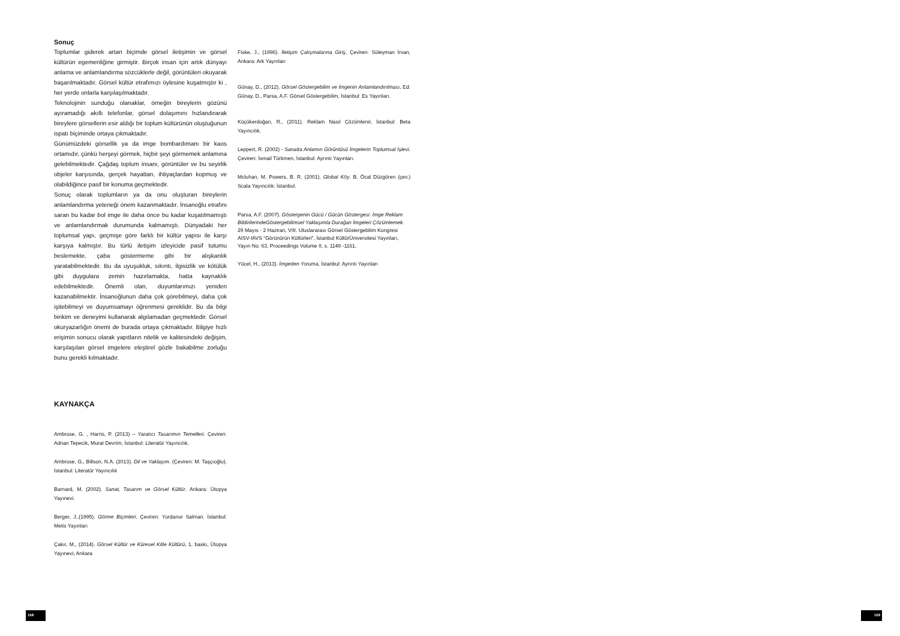Sonuç
Toplumlar giderek artan biçimde görsel iletişimin ve görsel kültürün egemenliğine girmiştir. Birçok insan için artık dünyayı anlama ve anlamlandırma sözcüklerle değil, görüntüleri okuyarak başarılmaktadır. Görsel kültür etrafımızı öylesine kuşatmıştır ki , her yerde onlarla karşılaşılmaktadır.
Teknolojinin sunduğu olanaklar, örneğin bireylerin gözünü ayıramadığı akıllı telefonlar, görsel dolaşımını hızlandırarak bireylere görsellerin esir aldığı bir toplum kültürünün oluştuğunun ispatı biçiminde ortaya çıkmaktadır.
Günümüzdeki görsellik ya da imge bombardımanı bir kaos ortamıdır, çünkü herşeyi görmek, hiçbir şeyi görmemek anlamına gelebilmektedir. Çağdaş toplum insanı, görüntüler ve bu seyirlik objeler karşısında, gerçek hayattan, ihtiyaçlardan kopmuş ve olabildiğince pasif bir konuma geçmektedir.
Sonuç olarak toplumların ya da onu oluşturan bireylerin anlamlandırma yeteneği önem kazanmaktadır. İnsanoğlu etrafını saran bu kadar bol imge ile daha önce bu kadar kuşatılmamıştı ve anlamlandırmak durumunda kalmamıştı. Dünyadaki her toplumsal yapı, geçmişe göre farklı bir kültür yapısı ile karşı karşıya kalmıştır. Bu türlü iletişim izleyicide pasif tutumu beslemekte, çaba göstermeme gibi bir alışkanlık yaratabilmektedir. Bu da uyuşukluk, sıkıntı, ilgisizlik ve kötülük gibi duygulara zemin hazırlamakta, hatta kaynaklık edebilmektedir. Önemli olan, duyumlarımızı yeniden kazanabilmektir. İnsanoğlunun daha çok görebilmeyi, daha çok işitebilmeyi ve duyumsamayı öğrenmesi gereklidir. Bu da bilgi birikim ve deneyimi kullanarak algılamadan geçmektedir. Görsel okuryazarlığın önemi de burada ortaya çıkmaktadır. Bilgiye hızlı erişimin sonucu olarak yapıtların nitelik ve kalitesindeki değişim, karşılaşılan görsel imgelere eleştirel gözle bakabilme zorluğu bunu gerekli kılmaktadır.
KAYNAKÇA
Ambrose, G. , Harris, P. (2013) – Yaratıcı Tasarımın Temelleri. Çeviren: Adnan Tepecik, Murat Devrim, İstanbul: Literatür Yayıncılık.
Ambrose, G., Billson, N.A. (2013). Dil ve Yaklaşım. (Çeviren: M. Taşçıoğlu). İstanbul: Literatür Yayıncılık
Barnard, M. (2002). Sanat, Tasarım ve Görsel Kültür. Ankara: Ütopya Yayınevi.
Berger, J,.(1995). Görme Biçimleri, Çeviren: Yurdanur Salman. İstanbul: Metis Yayınları
Çakır, M., (2014). Görsel Kültür ve Küresel Kitle Kültürü, 1. baskı, Ütopya Yayınevi, Ankara
Fiske, J., (1996). İletişim Çalışmalarına Giriş, Çeviren: Süleyman İrvan, Ankara: Ark Yayınları
Günay, D., (2012). Görsel Göstergebilim ve İmgenin Anlamlandırılması, Ed: Günay, D., Parsa, A.F. Görsel Göstergebilim, İstanbul: Es Yayınları.
Küçükerdoğan, R., (2011). Reklam Nasıl Çözümlenir, İstanbul: Beta Yayıncılık.
Leppert, R. (2002) - Sanatta Anlamın Görüntüsü İmgelerin Toplumsal İşlevi. Çeviren: İsmail Türkmen, İstanbul: Ayrıntı Yayınları.
Mcluhan, M. Powers, B. R. (2001). Global Köy. B. Öcal Düzgören (çev.) Scala Yayıncılık: İstanbul.
Parsa, A.F. (2007). Göstergenin Gücü / Gücün Göstergesi: İmge Reklam BildirilerindeGöstergebilimsel Yaklaşımla Durağan İmgeleri Çözümlemek. 29 Mayıs - 2 Haziran, VIII. Uluslararası Görsel Göstergebilim Kongresi AISV-IAVS “Görünürün Kültürleri”, İstanbul KültürÜniversitesi Yayınları, Yayın No: 63, Proceedings Volume II, s. 1149 -1161.
Yücel, H., (2013). İmgeden Yoruma, İstanbul: Ayrıntı Yayınları
158 159